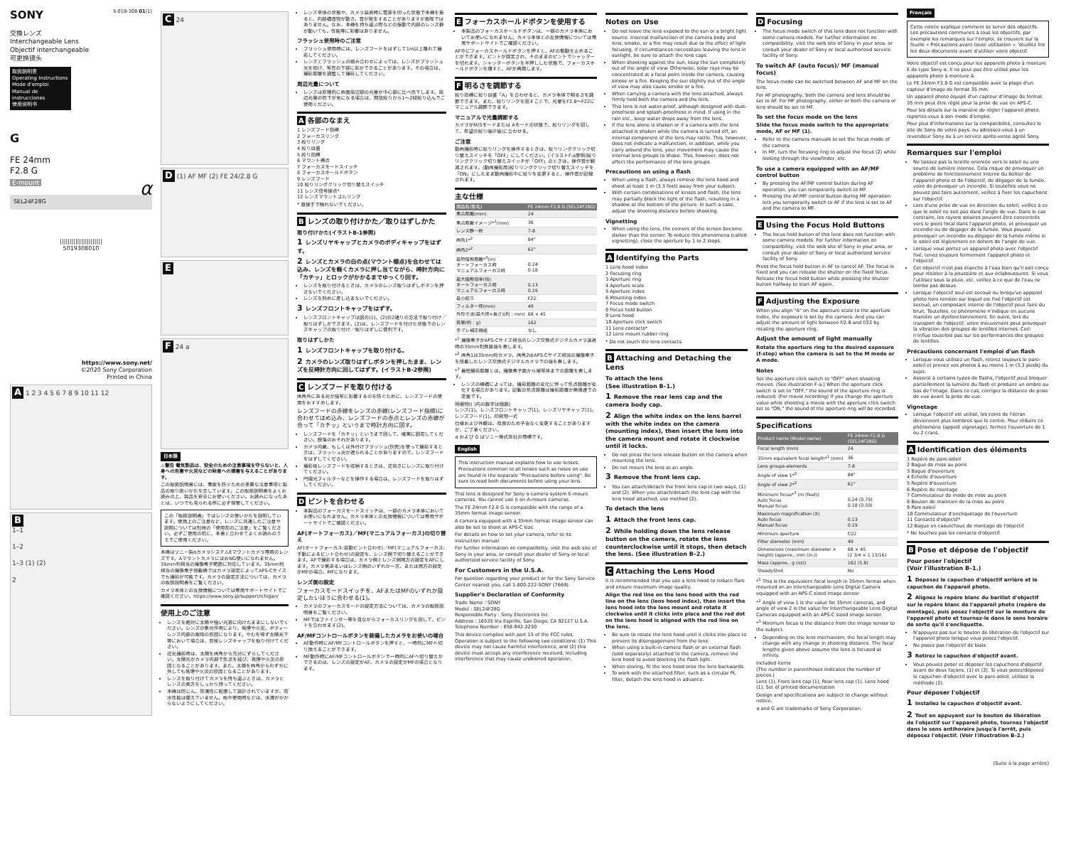SONY 5-019-308-01(1)
交換レンズ
Interchangeable Lens
Objectif interchangeable
可更换镜头
取扱説明書
Operating Instructions
Mode d'emploi
Manual de instrucciones
使用说明书
G
FE 24mm
F2.8 G
E-mount α
SEL24F28G
||||||||||||||||||||||
5019308010
https://www.sony.net/
©2020 Sony Corporation
Printed in China
A 1 2 3 4 5 6 7 8 9 10 11 12
B
1–1
1–2
1–3 (1) (2)
2
C 24
D (1) AF MF (2) FE 24/2.8 G
E
F 24 a
日本語
⚠警告 電気製品は、安全のための注意事項を守らないと、人身への危害や火災などの財産への損害を与えることがあります。
この取扱説明書には、事故を防ぐための重要な注意事項と製品の取り扱いかたを示しています。この取扱説明書をよくお読みの上、製品を安全にお使いください。お読みになったあとは、いつでも見られる所に必ず保管してください。
この「取扱説明書」ではレンズの使いかたを説明しています。使用上のご注意など、レンズに共通したご注意や説明については別冊の「使用前のご注意」をご覧ください。必ずご使用の前に、本書と合わせてよくお読みのうえでご使用ください。
本機はソニー製αカメラシステムEマウントカメラ専用のレンズです。AマウントカメラにはおNG使いになれません。35mm判相当の撮像素子範囲に対応しています。35mm判相当の撮像素子搭載機ではカメラ設定によってAPS-Cサイズでも撮影が可能です。カメラの設定方法については、カメラの取扱説明書をご覧ください。
カメラ本体との互換情報については専用サポートサイトでご確認ください。https://www.sony.jp/support/ichigan/
使用上のご注意
レンズを絶対に太陽や強い光源に向けたままにしないでください。レンズの集光作用により、発煙や火災、ボディーレンズ内部の故障の原因になります。やむを得ず太陽光下等において場合は、前後レンズキャップを取り付けてください。
逆光撮影時は、太陽を画角から充分にずらしてください。太陽光がカメラ内部で焦点を結び、発煙や火災の原因となることがあります。また、太陽を画角からわずかに外しても発煙や火災の原因となることがあります。
レンズを取り付けてカメラを持ち運ぶときは、カメラとレンズの両方をしっかり持ってください。
本機は防じん、防滴性に配慮して設計されていますが、防水性能は備えていません。雨中使用時などは、水滴がかからないようにしてください。
レンズ単体の状態や、カメラ装着時に電源を切った状態で本機を振ると、内部構造物が動き、音が発生することがありますが故障ではありません。なお、本機を持ち運ぶ際などの振動で内部のレンズ群が動いても、性能等に影響はありません。
フラッシュ使用時のご注意
フラッシュ使用時には、レンズフードをはずして1m以上離れて撮影してください。
レンズとフラッシュの組み合わせによっては、レンズがフラッシュ光を妨げ、写真の下部に影ができることがあります。その場合は、撮影距離を調整して撮影してください。
周辺光量について
レンズは原理的に画面周辺部の光量が中心部に比べ低下します。周辺光量の低下が気になる場合は、開放絞りから1～2段絞り込んでご使用ください。
A各部のなまえ
1 レンズフード指標
2 フォーカスリング
3 絞りリング
4 絞り目盛
5 絞り指標
6 マウント標点
7 フォーカスモードスイッチ
8 フォーカスホールドボタン
9 レンズフード
10 絞りリングクリック切り替えスイッチ
11 レンズ信号接点*
12 レンズマウントゴムリング
* 直接手で触れないでください。
Bレンズの取り付けかた／取りはずしかた
取り付けかた(イラストB-1参照)
1 レンズリヤキャップとカメラのボディキャップをはずす。
2 レンズとカメラの白の点(マウント標点)を合わせては込み、レンズを軽くカメラに押し当てながら、時計方向に「カチッ」とロックがかかるまでゆっくり回す。
レンズを取り付けるときは、カメラのレンズ取りはずしボタンを押さないでください。
レンズを斜めに差し込まないでください。
3 レンズフロントキャップをはずす。
レンズフロントキャップは図の(1)、(2)の2通りの方法で取り付け／取りはずしができます。(2)は、レンズフードを付けた状態でのレンズキャップの取り付け／取りはずしに便利です。
取りはずしかた
1 レンズフロントキャップを取り付ける。
2 カメラのレンズ取りはずしボタンを押したまま、レンズを反時計方向に回してはずす。(イラストB-2参照)
Cレンズフードを取り付ける
画角外にある光が描写に影響するのを防ぐために、レンズフードの使用をおすすめします。
レンズフードの赤線をレンズの赤線(レンズフード指標)に合わせてはめ込み、レンズフードの赤点とレンズの赤線が合って「カチッ」というまで時計方向に回す。
レンズフードを「カチッ」というまで回して、確実に固定してください。脱落のおそれがあります。
カメラ内蔵、もしくは外付けフラッシュ(別売)を使って撮影するときは、フラッシュ光が遮られることがありますので、レンズフードをはずしてください。
撮影後レンズフードを収納するときは、逆向きにレンズに取り付けてください。
円偏光フィルターなどを操作する場合は、レンズフードを取りはずしてください。
Dピントを合わせる
本製品のフォーカスモードスイッチは、一部のカメラ本体においてお使いになれません。カメラ本体との互換情報については専用サポートサイトでご確認ください。
AF(オートフォーカス)／MF(マニュアルフォーカス)の切り替え
AF(オートフォーカス:自動ピント合わせ)／MF(マニュアルフォーカス:手動によるピント合わせ)の設定を、レンズ側で切り替えることができます。AFで撮影する場合は、カメラ側とレンズ側両方の設定をAFにします。カメラ側あるいはレンズ側のいずれか一方、または両方の設定がMFの場合、MFになります。
レンズ側の設定
フォーカスモードスイッチを、AFまたはMFのいずれか設定したいほうに合わせる(1)。
カメラのフォーカスモードの設定方法については、カメラの取扱説明書をご覧ください。
MFではファインダー等を見ながらフォーカスリングを回して、ピントを合わせます(2)。
AF/MFコントロールボタンを装備したカメラをお使いの場合
AF動作時にAF/MFコントロールボタンを押すと、一時的にMFへ切り換えることができます。
MF動作時にAF/MFコントロールボタンで一時的にAFへ切り替えができるのは、レンズの設定がAF、カメラの設定がMFの場合となります。
Eフォーカスホールドボタンを使用する
本製品のフォーカスホールドボタンは、一部のカメラ本体においてお使いになれません。カメラ本体との互換情報については専用サポートサイトでご確認ください。
AF中にフォーカスホールドボタンを押すと、AFの駆動を止めることができます。ピントが固定され、そのままのピントでシャッターを切れます。シャッターボタンを半押しした状態で、フォーカスホールドボタンを離すと、AFが再開します。
F明るさを調節する
絞り指標に絞り目盛「A」を合わせると、カメラ本体で明るさを調節できます。また、絞りリングを回すことで、光量をF2.8～F22にマニュアル調節できます。
マニュアルで光量調節する
カメラがM/Sモードまたは Aモードの状態で、絞りリングを回して、希望の絞り値(F値)に合わせる。
ご注意
動画撮影時に絞りリングを操作するときは、絞りリングクリック切り替えスイッチを「OFF」にしてください。(イラストF-a参照)絞りリングクリック切り替えスイッチが「OFF」のときは、操作音が軽減されます。(動画撮影用)絞りリングクリック切り替えスイッチを「ON」にしたまま動画撮影中に絞りを変更すると、操作音が記録されます。
主な仕様
| 商品名(型名) | FE 24mm F2.8 G (SEL24F28G) |
| --- | --- |
| 焦点距離(mm) | 24 |
| 焦点距離イメージ*<sup>1</sup>(mm) | 36 |
| レンズ群－枚 | 7-8 |
| 画角1*<sup>2</sup> | 84° |
| 画角2*<sup>2</sup> | 61° |
| 最短撮影距離*<sup>3</sup>(m) オートフォーカス時 マニュアルフォーカス時 | 0.24 0.18 |
| 最大撮影倍率(倍) オートフォーカス時 マニュアルフォーカス時 | 0.13 0.19 |
| 最小絞り | F22 |
| フィルター径(mm) | 49 |
| 外形寸法(最大径×長さ)(約：mm) | 68 × 45 |
| 質量(約：g) | 162 |
| 手ブレ補正機能 | なし |
*<sup>1</sup> 撮像素子がAPS-Cサイズ相当のレンズ交換式デジタルカメラ装着時の35mm判換算値を表します。
*<sup>2</sup> 画角1は35mm判カメラ、画角2はAPS-Cサイズ相当の撮像素子を搭載したレンズ交換式デジタルカメラでの値を表します。
*<sup>3</sup> 最短撮影距離とは、撮像素子面から被写体までの距離を表します。
レンズの機構によっては、撮影距離の変化に伴って焦点距離が変化する場合があります。記載の焦点距離は撮影距離が無限遠での定義です。
同梱物(( )内の数字は個数)
レンズ(1)、レンズフロントキャップ(1)、レンズリヤキャップ(1)、レンズフード(1)、印刷物一式
仕様および外観は、改良のため予告なく変更することがありますが、ご了承ください。
α および G はソニー株式会社の商標です。
English
This instruction manual explains how to use lenses. Precautions common to all lenses such as notes on use are found in the separate "Precautions before using". Be sure to read both documents before using your lens.
This lens is designed for Sony α camera system E-mount cameras. You cannot use it on A-mount cameras.
The FE 24mm F2.8 G is compatible with the range of a 35mm format image sensor.
A camera equipped with a 35mm format image sensor can also be set to shoot at APS-C size.
For details on how to set your camera, refer to its instruction manual.
For further information on compatibility, visit the web site of Sony in your area, or consult your dealer of Sony or local authorized service facility of Sony.
For Customers in the U.S.A.
For question regarding your product or for the Sony Service Center nearest you, call 1-800-222-SONY (7669).
Supplier's Declaration of Conformity
Trade Name : SONY
Model : SEL24F28G
Responsible Party : Sony Electronics Inc.
Address : 16535 Via Esprillo, San Diego, CA 92127 U.S.A.
Telephone Number : 858-942-2230
This device complies with part 15 of the FCC rules. Operation is subject to the following two conditions: (1) This device may not cause harmful interference, and (2) this device must accept any interference received, including interference that may cause undesired operation.
Notes on Use
Do not leave the lens exposed to the sun or a bright light source. Internal malfunction of the camera body and lens, smoke, or a fire may result due to the effect of light focusing. If circumstances necessitate leaving the lens in sunlight, be sure to attach the lens caps.
When shooting against the sun, keep the sun completely out of the angle of view. Otherwise, solar rays may be concentrated at a focal point inside the camera, causing smoke or a fire. Keeping the sun slightly out of the angle of view may also cause smoke or a fire.
When carrying a camera with the lens attached, always firmly hold both the camera and the lens.
This lens is not water-proof, although designed with dust-proofness and splash-proofness in mind. If using in the rain etc., keep water drops away from the lens.
If the lens alone is shaken or if a camera with the lens attached is shaken while the camera is turned off, an internal component of the lens may rattle. This, however, does not indicate a malfunction. In addition, while you carry around the lens, your movement may cause the internal lens groups to shake. This, however, does not affect the performance of the lens groups.
Precautions on using a flash
When using a flash, always remove the lens hood and shoot at least 1 m (3.3 feet) away from your subject.
With certain combinations of lenses and flash, the lens may partially block the light of the flash, resulting in a shadow at the bottom of the picture. In such a case, adjust the shooting distance before shooting.
Vignetting
When using the lens, the corners of the screen become darker than the center. To reduce this phenomena (called vignetting), close the aperture by 1 to 2 stops.
A Identifying the Parts
1 Lens hood index
2 Focusing ring
3 Aperture ring
4 Aperture scale
5 Aperture index
6 Mounting index
7 Focus mode switch
8 Focus hold button
9 Lens hood
10 Aperture click switch
11 Lens contacts*
12 Lens mount rubber ring
* Do not touch the lens contacts.
B Attaching and Detaching the Lens
To attach the lens
(See illustration B–1.)
1 Remove the rear lens cap and the camera body cap.
2 Align the white index on the lens barrel with the white index on the camera (mounting index), then insert the lens into the camera mount and rotate it clockwise until it locks.
Do not press the lens release button on the camera when mounting the lens.
Do not mount the lens at an angle.
3 Remove the front lens cap.
You can attach/detach the front lens cap in two ways, (1) and (2). When you attach/detach the lens cap with the lens hood attached, use method (2).
To detach the lens
1 Attach the front lens cap.
2 While holding down the lens release button on the camera, rotate the lens counterclockwise until it stops, then detach the lens. (See illustration B–2.)
C Attaching the Lens Hood
It is recommended that you use a lens hood to reduce flare and ensure maximum image quality.
Align the red line on the lens hood with the red line on the lens (lens hood index), then insert the lens hood into the lens mount and rotate it clockwise until it clicks into place and the red dot on the lens hood is aligned with the red line on the lens.
Be sure to rotate the lens hood until it clicks into place to prevent its disengagement from the lens.
When using a built-in camera flash or an external flash (sold separately) attached to the camera, remove the lens hood to avoid blocking the flash light.
When storing, fit the lens hood onto the lens backwards.
To work with the attached filter, such as a circular PL filter, detach the lens hood in advance.
D Focusing
The focus mode switch of this lens does not function with some camera models. For further information on compatibility, visit the web site of Sony in your area, or consult your dealer of Sony or local authorized service facility of Sony.
To switch AF (auto focus)/ MF (manual focus)
The focus mode can be switched between AF and MF on the lens.
For AF photography, both the camera and lens should be set to AF. For MF photography, either or both the camera or lens should be set to MF.
To set the focus mode on the lens
Slide the focus mode switch to the appropriate mode, AF or MF (1).
Refer to the camera manuals to set the focus mode of the camera.
In MF, turn the focusing ring to adjust the focus (2) while looking through the viewfinder, etc.
To use a camera equipped with an AF/MF control button
By pressing the AF/MF control button during AF operation, you can temporarily switch to MF.
Pressing the AF/MF control button during MF operation lets you temporarily switch to AF if the lens is set to AF and the camera to MF.
E Using the Focus Hold Buttons
The focus hold button of this lens does not function with some camera models. For further information on compatibility, visit the web site of Sony in your area, or consult your dealer of Sony or local authorized service facility of Sony.
Press the focus hold button in AF to cancel AF. The focus is fixed and you can release the shutter on the fixed focus. Release the focus hold button while pressing the shutter button halfway to start AF again.
F Adjusting the Exposure
When you align "A" on the aperture scale to the aperture index, the exposure is set by the camera. And you can adjust the amount of light between f/2.8 and f/22 by rotating the aperture ring.
Adjust the amount of light manually
Rotate the aperture ring to the desired exposure (f-stop) when the camera is set to the M mode or A mode.
Notes
Set the aperture click switch to "OFF" when shooting movies. (See illustration F-a.) When the aperture click switch is set to "OFF," the sound of the aperture ring is reduced. (For movie recording) If you change the aperture value while shooting a movie with the aperture click switch set to "ON," the sound of the aperture ring will be recorded.
Specifications
| Product name (Model name) | FE 24mm F2.8 G (SEL24F28G) |
| --- | --- |
| Focal length (mm) | 24 |
| 35mm equivalent focal length*<sup>1</sup> (mm) | 36 |
| Lens groups-elements | 7-8 |
| Angle of view 1*<sup>2</sup> | 84° |
| Angle of view 2*<sup>2</sup> | 61° |
| Minimum focus*<sup>3</sup> (m (feet)) Auto focus Manual focus | 0.24 (0.79) 0.18 (0.59) |
| Maximum magnification (X) Auto focus Manual focus | 0.13 0.19 |
| Minimum aperture | f/22 |
| Filter diameter (mm) | 49 |
| Dimensions (maximum diameter × height) (approx., mm (in.)) | 68 × 45 (2 3/4 × 1 13/16) |
| Mass (approx., g (oz)) | 162 (5.8) |
| SteadyShot | No |
*<sup>1</sup> This is the equivalent focal length in 35mm format when mounted on an Interchangeable Lens Digital Camera equipped with an APS-C sized image sensor.
*<sup>2</sup> Angle of view 1 is the value for 35mm cameras, and angle of view 2 is the value for Interchangeable Lens Digital Cameras equipped with an APS-C sized image sensor.
*<sup>3</sup> Minimum focus is the distance from the image sensor to the subject.
Depending on the lens mechanism, the focal length may change with any change in shooting distance. The focal lengths given above assume the lens is focused at infinity.
Included items
(The number in parentheses indicates the number of pieces.)
Lens (1), Front lens cap (1), Rear lens cap (1), Lens hood (1), Set of printed documentation
Design and specifications are subject to change without notice.
α and G are trademarks of Sony Corporation.
Français
Cette notice explique comment se servir des objectifs. Les précautions communes à tous les objectifs, par exemple les remarques sur l'emploi, se trouvent sur la feuille « Précautions avant toute utilisation ». Veuillez lire les deux documents avant d'utiliser votre objectif.
Votre objectif est conçu pour les appareils photo à monture E de type Sony α. Il ne peut pas être utilisé pour les appareils photo à monture A.
Le FE 24mm F2.8 G est compatible avec la plage d'un capteur d'image de format 35 mm.
Un appareil photo équipé d'un capteur d'image de format 35 mm peut être réglé pour la prise de vue en APS-C.
Pour les détails sur la manière de régler l'appareil photo, reportez-vous à son mode d'emploi.
Pour plus d'informations sur la compatibilité, consultez le site de Sony de votre pays, ou adressez-vous à un revendeur Sony ou à un service après-vente agréé Sony.
Remarques sur l'emploi
Ne laissez pas la lentille orientée vers le soleil ou une source de lumière intense. Cela risque de provoquer un problème de fonctionnement interne du boîtier de l'appareil photo et de l'objectif, de dégager de la fumée, voire de provoquer un incendie. Si toutefois vous ne pouvez pas faire autrement, veillez à fixer les capuchons sur l'objectif.
Lors d'une prise de vue en direction du soleil, veillez à ce que le soleil ne soit pas dans l'angle de vue. Dans le cas contraire, les rayons solaires peuvent être concentrés vers le point focal dans l'appareil photo, et provoquer un incendie ou de dégager de la fumée. Vous pouvez provoquer un incendie ou dégager de la fumée même si le soleil est légèrement en dehors de l'angle de vue.
Lorsque vous portez un appareil photo avec l'objectif fixé, tenez toujours fermement l'appareil photo et l'objectif.
Cet objectif n'est pas étanche à l'eau bien qu'il soit conçu pour résister à la poussière et aux éclaboussures. Si vous l'utilisez sous la pluie, etc. veillez à ce que de l'eau ne tombe pas dessus.
Lorsque l'objectif seul est secoué ou lorsqu'un appareil photo hors tension sur lequel est fixé l'objectif est secoué, un composant interne de l'objectif peut faire du bruit. Toutefois, ce phénomène n'indique en aucune manière un dysfonctionnement. En outre, lors du transport de l'objectif, votre mouvement peut provoquer la vibration des groupes de lentilles internes. Ceci n'influe toutefois pas sur les performances des groupes de lentilles.
Précautions concernant l'emploi d'un flash
Lorsque vous utilisez un flash, retirez toujours le pare-soleil et prenez vos photos à au moins 1 m (3,3 pieds) du sujet.
Associé à certains types de flashs, l'objectif peut bloquer partiellement la lumière du flash et produire un ombre au bas de l'image. Dans ce cas, corrigez la distance de prise de vue avant la prise de vue.
Vignetage
Lorsque l'objectif est utilisé, les coins de l'écran deviennent plus sombres que le centre. Pour réduire ce phénomène (appelé vignetage), fermez l'ouverture de 1 ou 2 crans.
A Identification des éléments
1 Repère de pare-soleil
2 Bague de mise au point
3 Bague d'ouverture
4 Échelle d'ouverture
5 Repère d'ouverture
6 Repère de montage
7 Commutateur de mode de mise au point
8 Bouton de maintien de la mise au point
9 Pare-soleil
10 Commutateur d'encliquetage de l'ouverture
11 Contacts d'objectif*
12 Bague en caoutchouc de montage de l'objectif
* Ne touchez pas les contacts d'objectif.
B Pose et dépose de l'objectif
Pour poser l'objectif
(Voir l'illustration B–1.)
1 Déposez le capuchon d'objectif arrière et le capuchon de l'appareil photo.
2 Alignez le repère blanc du barillet d'objectif sur le repère blanc de l'appareil photo (repère de montage), puis posez l'objectif sur la monture de l'appareil photo et tournez-le dans le sens horaire de sorte qu'il s'encliquette.
N'appuyez pas sur le bouton de libération de l'objectif sur l'appareil photo lorsque vous posez l'objectif.
Ne posez pas l'objectif de biais.
3 Retirez le capuchon d'objectif avant.
Vous pouvez poser et déposer les capuchons d'objectif avant de deux façons, (1) et (2). Si vous posez/déposez le capuchon d'objectif avec le pare-soleil, utilisez la méthode (2).
Pour déposer l'objectif
1 Installez le capuchon d'objectif avant.
2 Tout en appuyant sur le bouton de libération de l'objectif sur l'appareil photo, tournez l'objectif dans le sens antihoraire jusqu'à l'arrêt, puis déposez l'objectif. (Voir l'illustration B–2.)
(Suite à la page arrière)